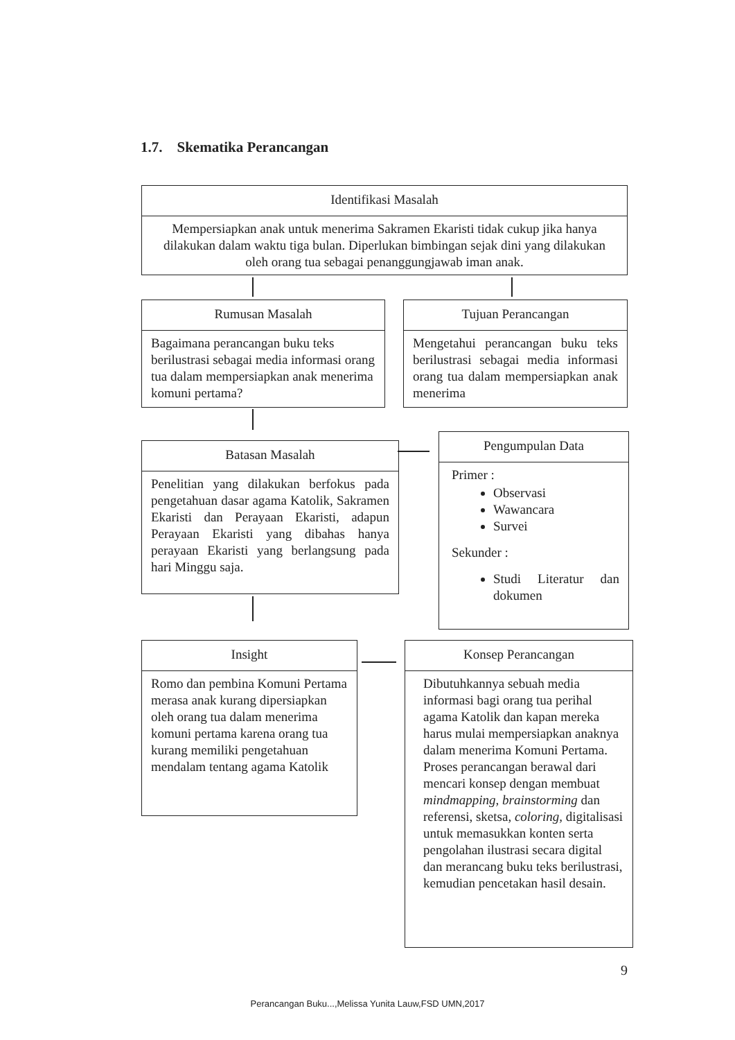1.7. Skematika Perancangan
Identifikasi Masalah
Mempersiapkan anak untuk menerima Sakramen Ekaristi tidak cukup jika hanya dilakukan dalam waktu tiga bulan. Diperlukan bimbingan sejak dini yang dilakukan oleh orang tua sebagai penanggungjawab iman anak.
Rumusan Masalah
Bagaimana perancangan buku teks berilustrasi sebagai media informasi orang tua dalam mempersiapkan anak menerima komuni pertama?
Tujuan Perancangan
Mengetahui perancangan buku teks berilustrasi sebagai media informasi orang tua dalam mempersiapkan anak menerima
Batasan Masalah
Penelitian yang dilakukan berfokus pada pengetahuan dasar agama Katolik, Sakramen Ekaristi dan Perayaan Ekaristi, adapun Perayaan Ekaristi yang dibahas hanya perayaan Ekaristi yang berlangsung pada hari Minggu saja.
Pengumpulan Data
Primer :
Observasi
Wawancara
Survei
Sekunder :
Studi Literatur dan dokumen
Insight
Romo dan pembina Komuni Pertama merasa anak kurang dipersiapkan oleh orang tua dalam menerima komuni pertama karena orang tua kurang memiliki pengetahuan mendalam tentang agama Katolik
Konsep Perancangan
Dibutuhkannya sebuah media informasi bagi orang tua perihal agama Katolik dan kapan mereka harus mulai mempersiapkan anaknya dalam menerima Komuni Pertama. Proses perancangan berawal dari mencari konsep dengan membuat mindmapping, brainstorming dan referensi, sketsa, coloring, digitalisasi untuk memasukkan konten serta pengolahan ilustrasi secara digital dan merancang buku teks berilustrasi, kemudian pencetakan hasil desain.
9
Perancangan Buku...,Melissa Yunita Lauw,FSD UMN,2017